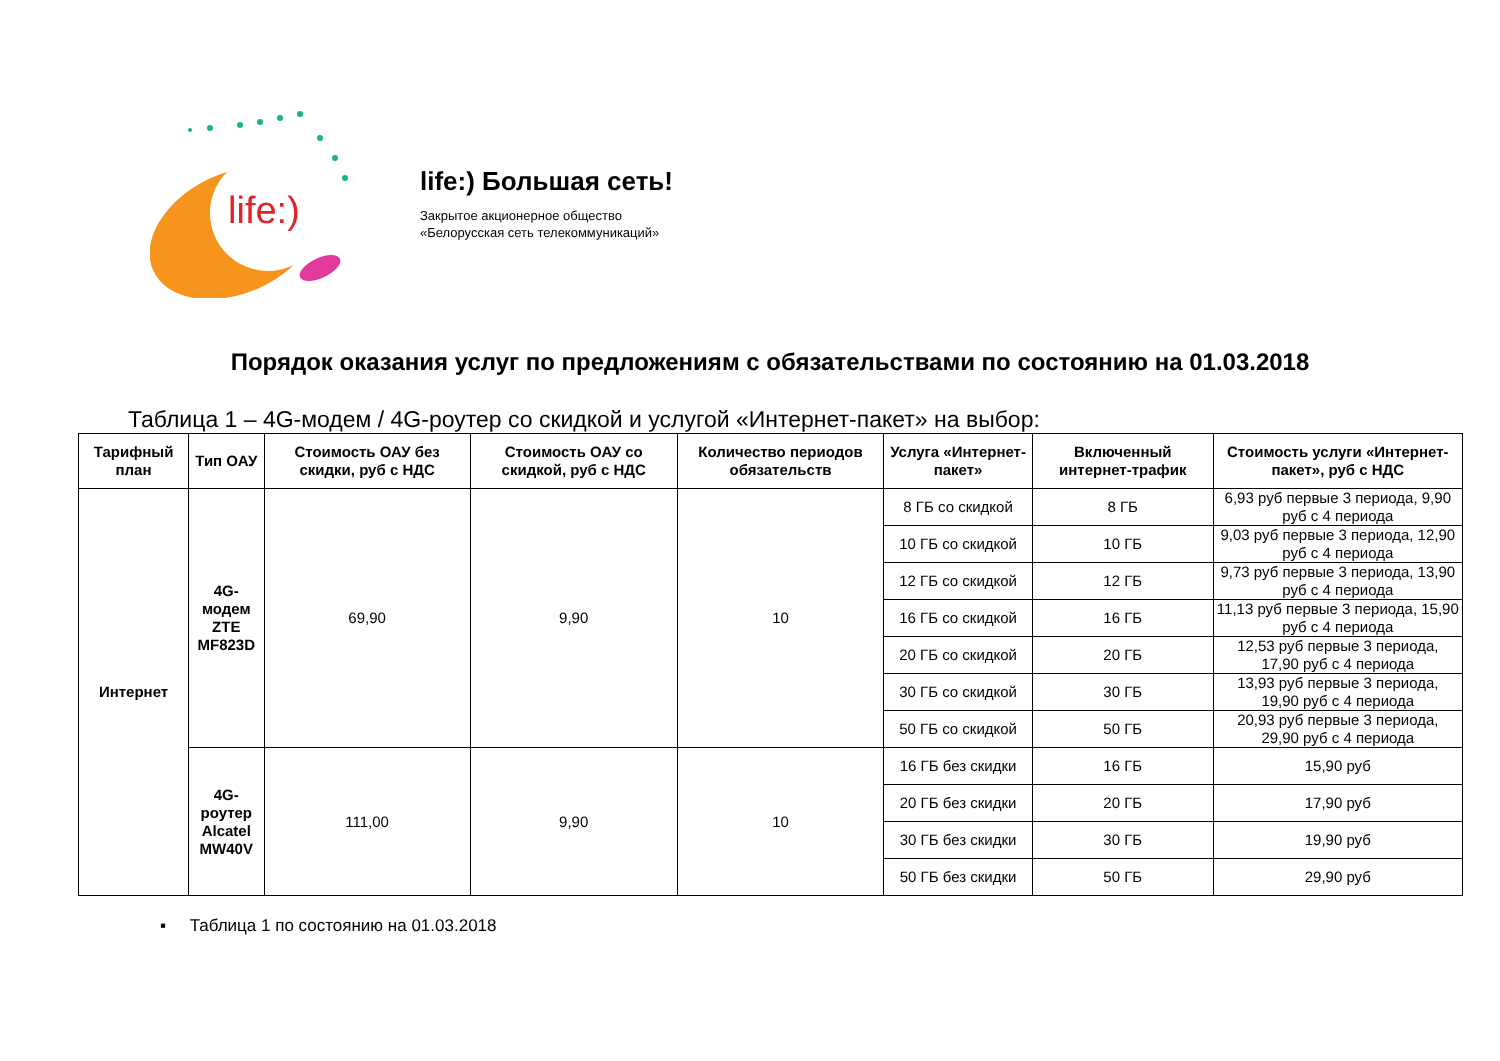life:)
life:) Большая сеть!
Закрытое акционерное общество
«Белорусская сеть телекоммуникаций»
Порядок оказания услуг по предложениям с обязательствами по состоянию на 01.03.2018
Таблица 1 – 4G-модем / 4G-роутер со скидкой и услугой «Интернет-пакет» на выбор:
| Тарифный план | Тип ОАУ | Стоимость ОАУ без скидки, руб с НДС | Стоимость ОАУ со скидкой, руб с НДС | Количество периодов обязательств | Услуга «Интернет-пакет» | Включенный интернет-трафик | Стоимость услуги «Интернет-пакет», руб с НДС |
| --- | --- | --- | --- | --- | --- | --- | --- |
| Интернет | 4G-модем ZTE MF823D | 69,90 | 9,90 | 10 | 8 ГБ со скидкой | 8 ГБ | 6,93 руб первые 3 периода, 9,90 руб с 4 периода |
| | | | | | 10 ГБ со скидкой | 10 ГБ | 9,03 руб первые 3 периода, 12,90 руб с 4 периода |
| | | | | | 12 ГБ со скидкой | 12 ГБ | 9,73 руб первые 3 периода, 13,90 руб с 4 периода |
| | | | | | 16 ГБ со скидкой | 16 ГБ | 11,13 руб первые 3 периода, 15,90 руб с 4 периода |
| | | | | | 20 ГБ со скидкой | 20 ГБ | 12,53 руб первые 3 периода, 17,90 руб с 4 периода |
| | | | | | 30 ГБ со скидкой | 30 ГБ | 13,93 руб первые 3 периода, 19,90 руб с 4 периода |
| | | | | | 50 ГБ со скидкой | 50 ГБ | 20,93 руб первые 3 периода, 29,90 руб с 4 периода |
| | 4G-роутер Alcatel MW40V | 111,00 | 9,90 | 10 | 16 ГБ без скидки | 16 ГБ | 15,90 руб |
| | | | | | 20 ГБ без скидки | 20 ГБ | 17,90 руб |
| | | | | | 30 ГБ без скидки | 30 ГБ | 19,90 руб |
| | | | | | 50 ГБ без скидки | 50 ГБ | 29,90 руб |
▪ Таблица 1 по состоянию на 01.03.2018